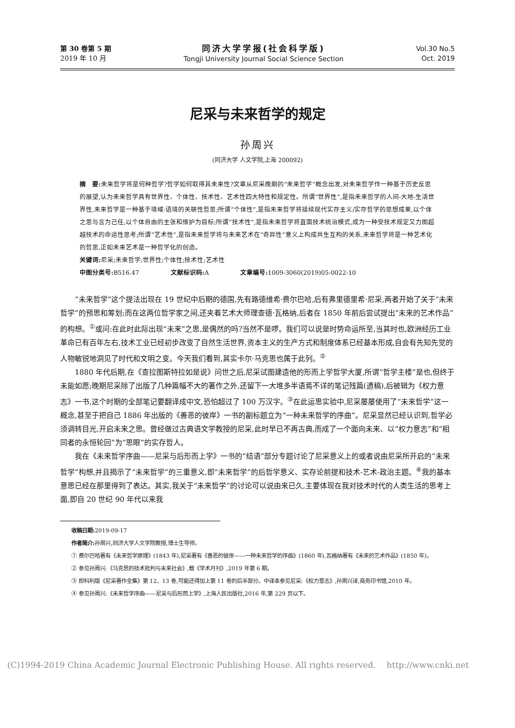第 30 卷第 5 期
2019 年 10 月
同济大学学报(社会科学版)
Tongji University Journal Social Science Section
Vol.30 No.5
Oct. 2019
尼采与未来哲学的规定
孙周兴
(同济大学 人文学院,上海 200092)
摘　要: 未来哲学将是何种哲学?哲学如何取得其未来性?文章从尼采晚期的“未来哲学”概念出发,对未来哲学作一种基于历史反思的展望,认为未来哲学具有世界性、个体性、技术性、艺术性四大特性和规定性。所谓“世界性”,是指未来哲学的人间-大地-生活世界性,未来哲学是一种基于境域-语境的关联性哲思;所谓“个体性”,是指未来哲学将接续现代实存主义/实存哲学的思想成果,以个体之思与言为己任,以个体自由的主张和维护为目标;所谓“技术性”,是指未来哲学将直面技术统治模式,成为一种受技术规定又力图超越技术的命运性思考;所谓“艺术性”,是指未来哲学将与未来艺术在“奇异性”意义上构成共生互构的关系,未来哲学将是一种艺术化的哲思,正如未来艺术是一种哲学化的创造。
关键词: 尼采;未来哲学;世界性;个体性;技术性;艺术性
中图分类号: B516.47　　　　　文献标识码: A　　　　　文章编号: 1009-3060(2019)05-0022-10
“未来哲学”这个提法出现在 19 世纪中后期的德国,先有路德维希·费尔巴哈,后有弗里德里希·尼采,两者开始了关于“未来哲学”的预思和筹划;而在这两位哲学家之间,还夹着艺术大师理查德·瓦格纳,后者在 1850 年前后尝试提出“未来的艺术作品”的构想。<sup>①</sup>或问:在此时此际出现“未来”之思,是偶然的吗?当然不是啰。我们可以说是时势命运所至,当其时也,欧洲经历工业革命已有百年左右,技术工业已经初步改变了自然生活世界,资本主义的生产方式和制度体系已经基本形成,自会有先知先觉的人物敏锐地洞见了时代和文明之变。今天我们看到,其实卡尔·马克思也属于此列。<sup>②</sup>
1880 年代后期,在《查拉图斯特拉如是说》问世之后,尼采试图建造他的形而上学哲学大厦,所谓“哲学主楼”是也,但终于未能如愿;晚期尼采除了出版了几种篇幅不大的著作之外,还留下一大堆多半语焉不详的笔记残篇(遗稿),后被辑为《权力意志》一书,这个时期的全部笔记要翻译成中文,恐怕超过了 100 万汉字。<sup>③</sup>在此运思实验中,尼采屡屡使用了“未来哲学”这一概念,甚至于把自己 1886 年出版的《善恶的彼岸》一书的副标题立为“一种未来哲学的序曲”。尼采显然已经认识到,哲学必须调转目光,开启未来之思。曾经做过古典语文学教授的尼采,此时早已不再古典,而成了一个面向未来、以“权力意志”和“相同者的永恒轮回”为“思眼”的实存哲人。
我在《未来哲学序曲——尼采与后形而上学》一书的“结语”部分专题讨论了尼采意义上的或者说由尼采所开启的“未来哲学”构想,并且揭示了“未来哲学”的三重意义,即“未来哲学”的后哲学意义、实存论前提和技术-艺术-政治主题。<sup>④</sup>我的基本意思已经在那里得到了表达。其实,我关于“未来哲学”的讨论可以说由来已久,主要体现在我对技术时代的人类生活的思考上面,即自 20 世纪 90 年代以来我
收稿日期: 2019-09-17
作者简介: 孙周兴,同济大学人文学院教授,博士生导师。
① 费尔巴哈著有《未来哲学原理》(1843 年),尼采著有《善恶的彼岸——一种未来哲学的序曲》(1860 年),瓦格纳著有《未来的艺术作品》(1850 年)。
② 参见孙周兴:《马克思的技术批判与未来社会》,载《学术月刊》,2019 年第 6 期。
③ 即科利版《尼采著作全集》第 12、13 卷,可能还得加上第 11 卷的后半部分。中译本参见尼采:《权力意志》,孙周兴译,商务印书馆,2010 年。
④ 参见孙周兴:《未来哲学序曲——尼采与后形而上学》,上海人民出版社,2016 年,第 229 页以下。
(C)1994-2019 China Academic Journal Electronic Publishing House. All rights reserved.　 http://www.cnki.net